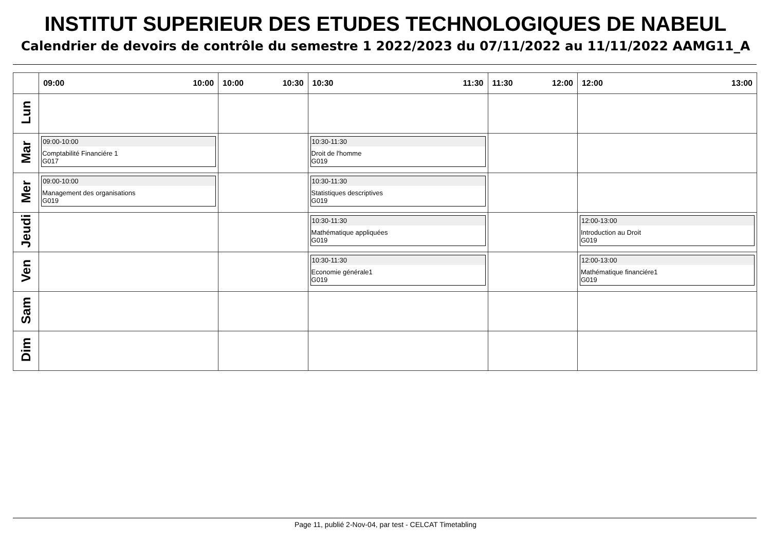INSTITUT SUPERIEUR DES ETUDES TECHNOLOGIQUES DE NABEUL
Calendrier de devoirs de contrôle du semestre 1 2022/2023 du 07/11/2022 au 11/11/2022 AAMG11_A
| | 09:00 10:00 | 10:00 10:30 | 10:30 11:30 | 11:30 12:00 | 12:00 13:00 |
| --- | --- | --- | --- | --- | --- |
| Lun | | | | | |
| Mar | 09:00-10:00 Comptabilité Financiére 1 G017 | | 10:30-11:30 Droit de l'homme G019 | | |
| Mer | 09:00-10:00 Management des organisations G019 | | 10:30-11:30 Statistiques descriptives G019 | | |
| Jeudi | | | 10:30-11:30 Mathématique appliquées G019 | | 12:00-13:00 Introduction au Droit G019 |
| Ven | | | 10:30-11:30 Economie générale1 G019 | | 12:00-13:00 Mathématique financiére1 G019 |
| Sam | | | | | |
| Dim | | | | | |
Page 11, publié 2-Nov-04, par test - CELCAT Timetabling